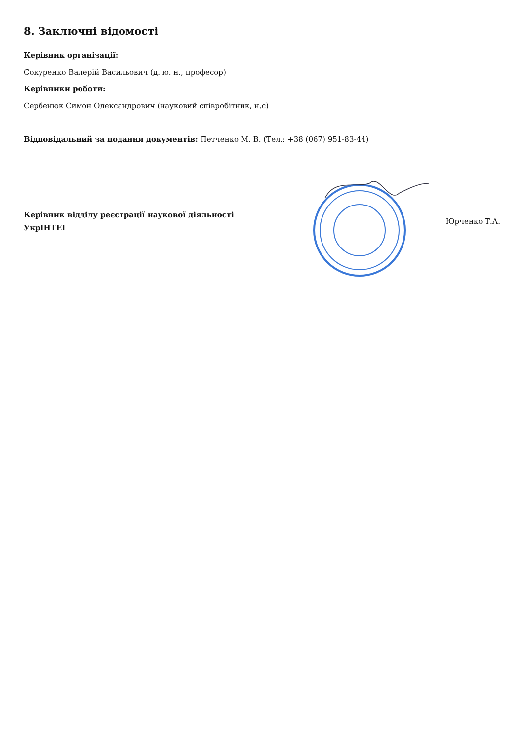8. Заключні відомості
Керівник організації:
Сокуренко Валерій Васильович (д. ю. н., професор)
Керівники роботи:
Сербенюк Симон Олександрович (науковий співробітник, н.с)
Відповідальний за подання документів: Петченко М. В. (Тел.: +38 (067) 951-83-44)
Керівник відділу реєстрації наукової діяльності
УкрІНТЕІ
Юрченко Т.А.